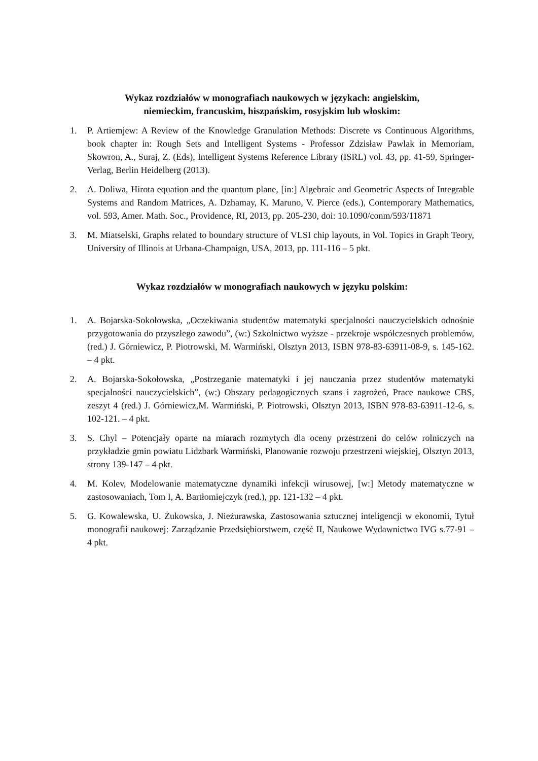Wykaz rozdziałów w monografiach naukowych w językach: angielskim,
niemieckim, francuskim, hiszpańskim, rosyjskim lub włoskim:
1. P. Artiemjew: A Review of the Knowledge Granulation Methods: Discrete vs Continuous Algorithms, book chapter in: Rough Sets and Intelligent Systems - Professor Zdzisław Pawlak in Memoriam, Skowron, A., Suraj, Z. (Eds), Intelligent Systems Reference Library (ISRL) vol. 43, pp. 41-59, Springer-Verlag, Berlin Heidelberg (2013).
2. A. Doliwa, Hirota equation and the quantum plane, [in:] Algebraic and Geometric Aspects of Integrable Systems and Random Matrices, A. Dzhamay, K. Maruno, V. Pierce (eds.), Contemporary Mathematics, vol. 593, Amer. Math. Soc., Providence, RI, 2013, pp. 205-230, doi: 10.1090/conm/593/11871
3. M. Miatselski, Graphs related to boundary structure of VLSI chip layouts, in Vol. Topics in Graph Teory, University of Illinois at Urbana-Champaign, USA, 2013, pp. 111-116 – 5 pkt.
Wykaz rozdziałów w monografiach naukowych w języku polskim:
1. A. Bojarska-Sokołowska, „Oczekiwania studentów matematyki specjalności nauczycielskich odnośnie przygotowania do przyszłego zawodu”, (w:) Szkolnictwo wyższe - przekroje współczesnych problemów, (red.) J. Górniewicz, P. Piotrowski, M. Warmiński, Olsztyn 2013, ISBN 978-83-63911-08-9, s. 145-162. – 4 pkt.
2. A. Bojarska-Sokołowska, „Postrzeganie matematyki i jej nauczania przez studentów matematyki specjalności nauczycielskich”, (w:) Obszary pedagogicznych szans i zagrożeń, Prace naukowe CBS, zeszyt 4 (red.) J. Górniewicz,M. Warmiński, P. Piotrowski, Olsztyn 2013, ISBN 978-83-63911-12-6, s. 102-121. – 4 pkt.
3. S. Chyl – Potencjały oparte na miarach rozmytych dla oceny przestrzeni do celów rolniczych na przykładzie gmin powiatu Lidzbark Warmiński, Planowanie rozwoju przestrzeni wiejskiej, Olsztyn 2013, strony 139-147 – 4 pkt.
4. M. Kolev, Modelowanie matematyczne dynamiki infekcji wirusowej, [w:] Metody matematyczne w zastosowaniach, Tom I, A. Bartłomiejczyk (red.), pp. 121-132 – 4 pkt.
5. G. Kowalewska, U. Żukowska, J. Nieżurawska, Zastosowania sztucznej inteligencji w ekonomii, Tytuł monografii naukowej: Zarządzanie Przedsiębiorstwem, część II, Naukowe Wydawnictwo IVG s.77-91 – 4 pkt.